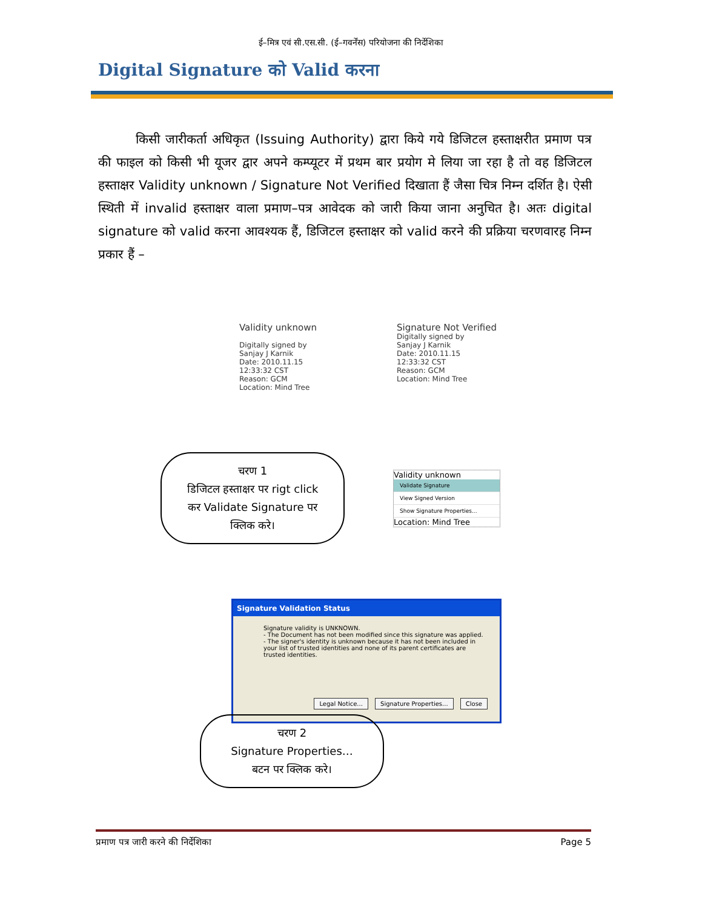ई–मित्र एवं सी.एस.सी. (ई–गवर्नेंस) परियोजना की निर्देशिका
Digital Signature को Valid करना
किसी जारीकर्ता अधिकृत (Issuing Authority) द्वारा किये गये डिजिटल हस्ताक्षरीत प्रमाण पत्र की फाइल को किसी भी यूजर द्वार अपने कम्प्यूटर में प्रथम बार प्रयोग मे लिया जा रहा है तो वह डिजिटल हस्ताक्षर Validity unknown / Signature Not Verified दिखाता हैं जैसा चित्र निम्न दर्शित है। ऐसी स्थिती में invalid हस्ताक्षर वाला प्रमाण–पत्र आवेदक को जारी किया जाना अनुचित है। अतः digital signature को valid करना आवश्यक हैं, डिजिटल हस्ताक्षर को valid करने की प्रक्रिया चरणवारह निम्न प्रकार हैं –
Validity unknown
Digitally signed by
Sanjay J Karnik
Date: 2010.11.15
12:33:32 CST
Reason: GCM
Location: Mind Tree
Signature Not Verified
Digitally signed by
Sanjay J Karnik
Date: 2010.11.15
12:33:32 CST
Reason: GCM
Location: Mind Tree
चरण 1
डिजिटल हस्ताक्षर पर rigt click
कर Validate Signature पर
क्लिक करे।
Validity unknown
Validate Signature
View Signed Version
Show Signature Properties...
Location: Mind Tree
Signature Validation Status
Signature validity is UNKNOWN.
- The Document has not been modified since this signature was applied.
- The signer's identity is unknown because it has not been included in your list of trusted identities and none of its parent certificates are trusted identities.
Legal Notice... Signature Properties... Close
चरण 2
Signature Properties…
बटन पर क्लिक करे।
प्रमाण पत्र जारी करने की निर्देशिका Page 5